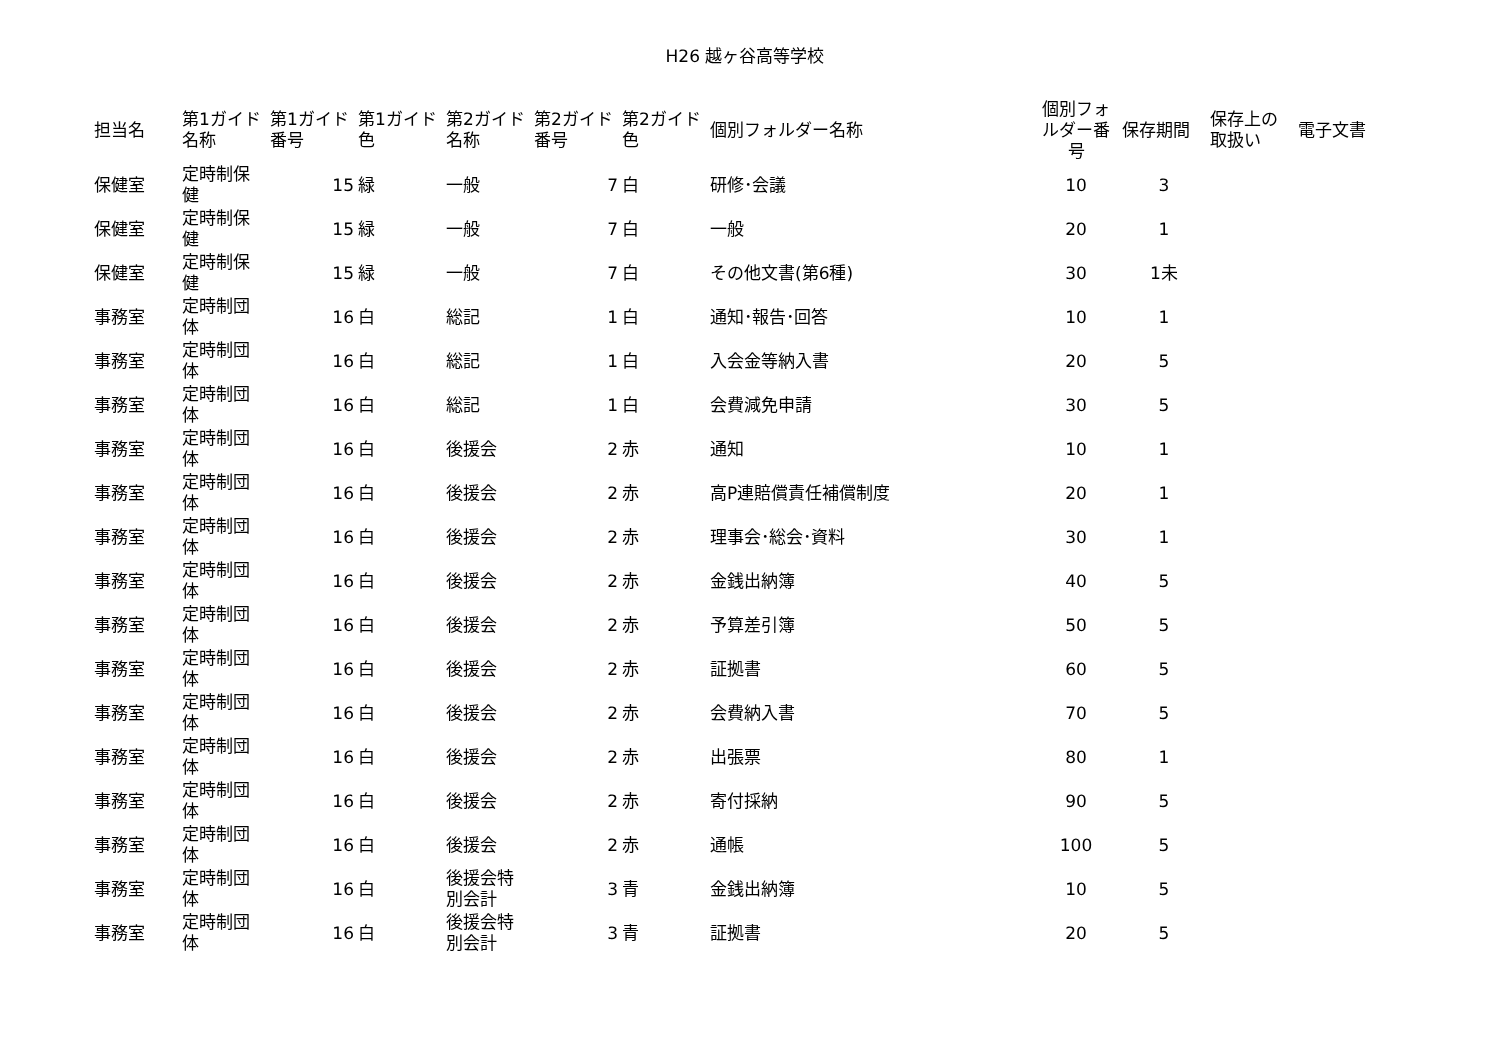H26 越ヶ谷高等学校
| 担当名 | 第1ガイド名称 | 第1ガイド番号 | 第1ガイド色 | 第2ガイド名称 | 第2ガイド番号 | 第2ガイド色 | 個別フォルダー名称 | 個別フォルダー番号 | 保存期間 | 保存上の取扱い | 電子文書 |
| --- | --- | --- | --- | --- | --- | --- | --- | --- | --- | --- | --- |
| 保健室 | 定時制保健 | 15 | 緑 | 一般 | 7 | 白 | 研修･会議 | 10 | 3 | | |
| 保健室 | 定時制保健 | 15 | 緑 | 一般 | 7 | 白 | 一般 | 20 | 1 | | |
| 保健室 | 定時制保健 | 15 | 緑 | 一般 | 7 | 白 | その他文書(第6種) | 30 | 1未 | | |
| 事務室 | 定時制団体 | 16 | 白 | 総記 | 1 | 白 | 通知･報告･回答 | 10 | 1 | | |
| 事務室 | 定時制団体 | 16 | 白 | 総記 | 1 | 白 | 入会金等納入書 | 20 | 5 | | |
| 事務室 | 定時制団体 | 16 | 白 | 総記 | 1 | 白 | 会費減免申請 | 30 | 5 | | |
| 事務室 | 定時制団体 | 16 | 白 | 後援会 | 2 | 赤 | 通知 | 10 | 1 | | |
| 事務室 | 定時制団体 | 16 | 白 | 後援会 | 2 | 赤 | 高P連賠償責任補償制度 | 20 | 1 | | |
| 事務室 | 定時制団体 | 16 | 白 | 後援会 | 2 | 赤 | 理事会･総会･資料 | 30 | 1 | | |
| 事務室 | 定時制団体 | 16 | 白 | 後援会 | 2 | 赤 | 金銭出納簿 | 40 | 5 | | |
| 事務室 | 定時制団体 | 16 | 白 | 後援会 | 2 | 赤 | 予算差引簿 | 50 | 5 | | |
| 事務室 | 定時制団体 | 16 | 白 | 後援会 | 2 | 赤 | 証拠書 | 60 | 5 | | |
| 事務室 | 定時制団体 | 16 | 白 | 後援会 | 2 | 赤 | 会費納入書 | 70 | 5 | | |
| 事務室 | 定時制団体 | 16 | 白 | 後援会 | 2 | 赤 | 出張票 | 80 | 1 | | |
| 事務室 | 定時制団体 | 16 | 白 | 後援会 | 2 | 赤 | 寄付採納 | 90 | 5 | | |
| 事務室 | 定時制団体 | 16 | 白 | 後援会 | 2 | 赤 | 通帳 | 100 | 5 | | |
| 事務室 | 定時制団体 | 16 | 白 | 後援会特別会計 | 3 | 青 | 金銭出納簿 | 10 | 5 | | |
| 事務室 | 定時制団体 | 16 | 白 | 後援会特別会計 | 3 | 青 | 証拠書 | 20 | 5 | | |